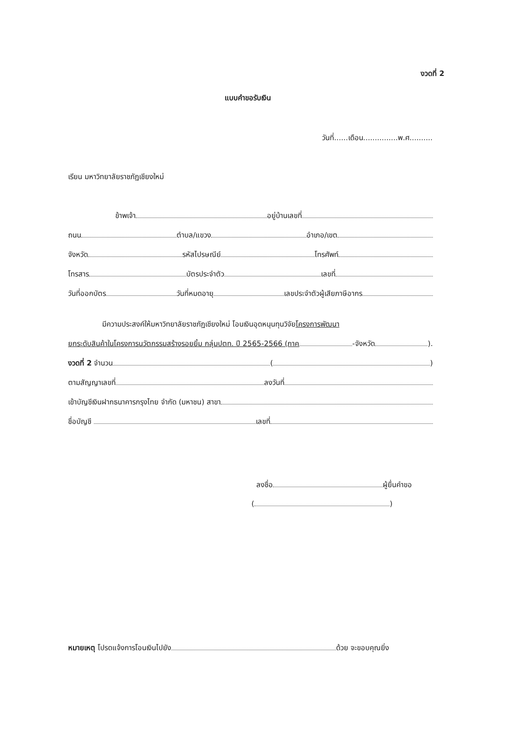งวดที่ 2
แบบคำขอรับเงิน
วันที่......เดือน...............พ.ศ..........
เรียน มหาวิทยาลัยราชภัฏเชียงใหม่
ข้าพเจ้า อยู่บ้านเลขที่
ถนน ตำบล/แขวง อำเภอ/เขต
จังหวัด รหัสไปรษณีย์ โทรศัพท์
โทรสาร บัตรประจำตัว เลขที่
วันที่ออกบัตร วันที่หมดอายุ เลขประจำตัวผู้เสียภาษีอากร
มีความประสงค์ให้มหาวิทยาลัยราชภัฏเชียงใหม่ โอนเงินอุดหนุนทุนวิจัย โครงการพัฒนา
ยกระดับสินค้าในโครงการนวัตกรรมสร้างรอยยิ้ม กลุ่มปตท. ปี 2565-2566 (ภาค -จังหวัด ).
งวดที่ 2 จำนวน ( )
ตามสัญญาเลขที่ ลงวันที่
เข้าบัญชีเงินฝากธนาคารกรุงไทย จำกัด (มหาชน) สาขา
ชื่อบัญชี เลขที่
ลงชื่อ ผู้ยื่นคำขอ
( )
หมายเหตุ โปรดแจ้งการโอนเงินไปยัง ด้วย จะขอบคุณยิ่ง